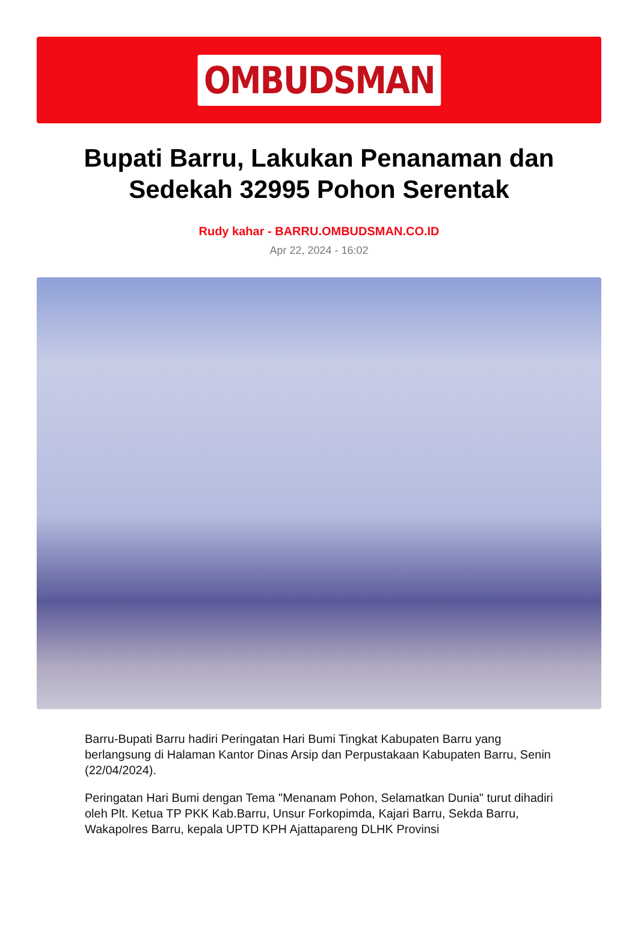OMBUDSMAN
Bupati Barru, Lakukan Penanaman dan Sedekah 32995 Pohon Serentak
Rudy kahar - BARRU.OMBUDSMAN.CO.ID
Apr 22, 2024 - 16:02
Barru-Bupati Barru hadiri Peringatan Hari Bumi Tingkat Kabupaten Barru yang berlangsung di Halaman Kantor Dinas Arsip dan Perpustakaan Kabupaten Barru, Senin (22/04/2024).
Peringatan Hari Bumi dengan Tema "Menanam Pohon, Selamatkan Dunia" turut dihadiri oleh Plt. Ketua TP PKK Kab.Barru, Unsur Forkopimda, Kajari Barru, Sekda Barru, Wakapolres Barru, kepala UPTD KPH Ajattapareng DLHK Provinsi